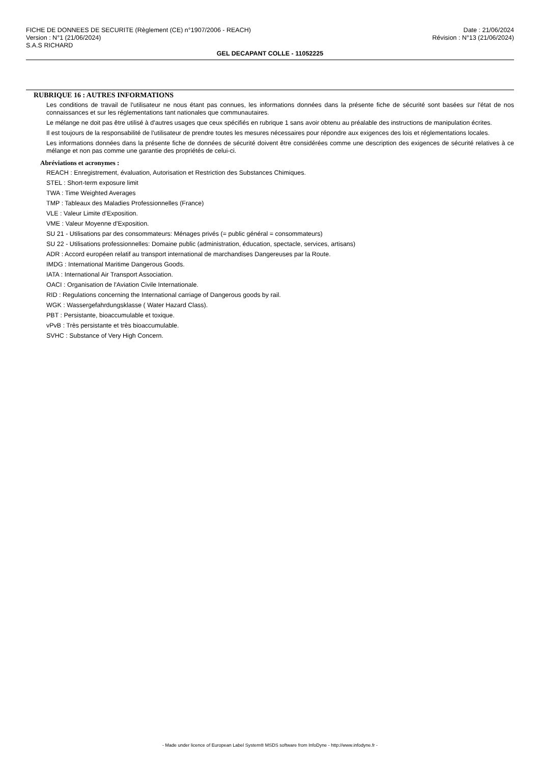FICHE DE DONNEES DE SECURITE (Règlement (CE) n°1907/2006 - REACH) Date : 21/06/2024
Version : N°1 (21/06/2024) Révision : N°13 (21/06/2024)
S.A.S RICHARD
GEL DECAPANT COLLE - 11052225
RUBRIQUE 16 : AUTRES INFORMATIONS
Les conditions de travail de l'utilisateur ne nous étant pas connues, les informations données dans la présente fiche de sécurité sont basées sur l'état de nos connaissances et sur les réglementations tant nationales que communautaires.
Le mélange ne doit pas être utilisé à d'autres usages que ceux spécifiés en rubrique 1 sans avoir obtenu au préalable des instructions de manipulation écrites.
Il est toujours de la responsabilité de l'utilisateur de prendre toutes les mesures nécessaires pour répondre aux exigences des lois et réglementations locales.
Les informations données dans la présente fiche de données de sécurité doivent être considérées comme une description des exigences de sécurité relatives à ce mélange et non pas comme une garantie des propriétés de celui-ci.
Abréviations et acronymes :
REACH : Enregistrement, évaluation, Autorisation et Restriction des Substances Chimiques.
STEL : Short-term exposure limit
TWA : Time Weighted Averages
TMP : Tableaux des Maladies Professionnelles (France)
VLE : Valeur Limite d'Exposition.
VME : Valeur Moyenne d'Exposition.
SU 21 - Utilisations par des consommateurs: Ménages privés (= public général = consommateurs)
SU 22 - Utilisations professionnelles: Domaine public (administration, éducation, spectacle, services, artisans)
ADR : Accord européen relatif au transport international de marchandises Dangereuses par la Route.
IMDG : International Maritime Dangerous Goods.
IATA : International Air Transport Association.
OACI : Organisation de l'Aviation Civile Internationale.
RID : Regulations concerning the International carriage of Dangerous goods by rail.
WGK : Wassergefahrdungsklasse ( Water Hazard Class).
PBT : Persistante, bioaccumulable et toxique.
vPvB : Très persistante et très bioaccumulable.
SVHC : Substance of Very High Concern.
- Made under licence of European Label System® MSDS software from InfoDyne - http://www.infodyne.fr -